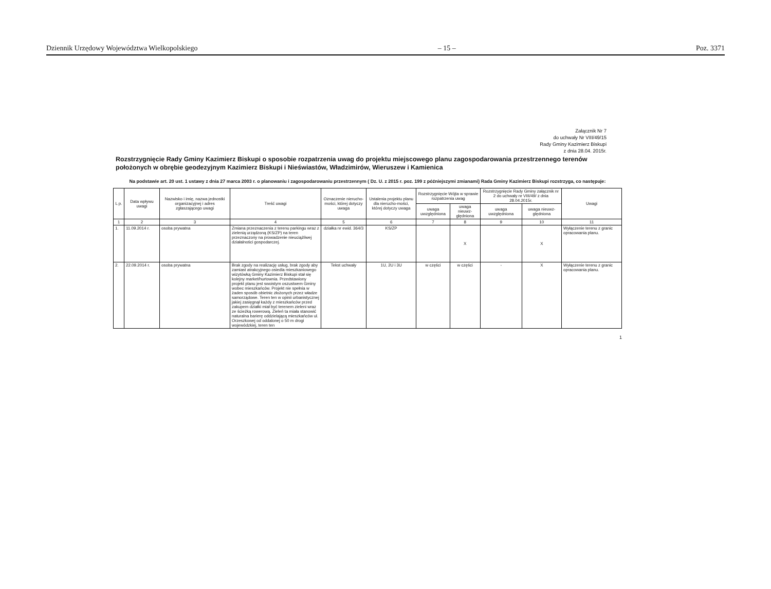Dziennik Urzędowy Województwa Wielkopolskiego – 15 – Poz. 3371
Załącznik Nr 7
do uchwały Nr VIII/49/15
Rady Gminy Kazimierz Biskupi
z dnia 28.04. 2015r.
Rozstrzygnięcie Rady Gminy Kazimierz Biskupi o sposobie rozpatrzenia uwag do projektu miejscowego planu zagospodarowania przestrzennego terenów położonych w obrębie geodezyjnym Kazimierz Biskupi i Nieświastów, Władzimirów, Wieruszew i Kamienica
Na podstawie art. 20 ust. 1 ustawy z dnia 27 marca 2003 r. o planowaniu i zagospodarowaniu przestrzennym ( Dz. U. z 2015 r. poz. 199 z późniejszymi zmianami) Rada Gminy Kazimierz Biskupi rozstrzyga, co następuje:
| L p. | Data wpływu uwagi | Nazwisko i imię, nazwa jednostki organizacyjnej i adres zgłaszającego uwagi | Treść uwagi | Oznaczenie nierucho-mości, której dotyczy uwaga | Ustalenia projektu planu dla nierucho-mości, której dotyczy uwaga | Rozstrzygnięcie Wójta w sprawie rozpatrzenia uwag | | Rozstrzygnięcie Rady Gminy załącznik nr 2 do uchwały nr VIII/49/ z dnia 28.04.2015r. | | Uwagi |
| --- | --- | --- | --- | --- | --- | --- | --- | --- | --- | --- |
| | | | | | | uwaga uwzględniona | uwaga nieuwz-ględniona | uwaga uwzględniona | uwaga nieuwz-ględniona | |
| 1 | 2 | 3 | 4 | 5 | 6 | 7 | 8 | 9 | 10 | 11 |
| 1. | 11.09.2014 r. | osoba prywatna | Zmiana przeznaczenia z terenu parkingu wraz z zielenią urządzoną (KS/ZP) na teren przeznaczony na prowadzenie nieuciążliwej działalności gospodarczej. | działka nr ewid. 364/3 | KS/ZP | | X | | X | Wyłączenie terenu z granic opracowania planu. |
| 2. | 22.09.2014 r. | osoba prywatna | Brak zgody na realizację usług, brak zgody aby zamiast atrakcyjnego osiedla mieszkaniowego wizytówką Gminy Kazimierz Biskupi stał się kolejny market/hurtownia. Przedstawiony projekt planu jest swoistym oszustwem Gminy wobec mieszkańców. Projekt nie spełnia w żaden sposób obietnic złożonych przez władze samorządowe. Teren ten w opinii urbanistycznej jakiej zasięgnął każdy z mieszkańców przed zakupem działki miał być terenem zieleni wraz ze ścieżką rowerową. Zieleń ta miała stanowić naturalna barierę oddzielającą mieszkańców ul. Orzeszkowej od oddalonej o 50 m drogi wojewódzkiej, teren ten | Tekst uchwały | 1U, 2U i 3U | w części | w części | - | X | Wyłączenie terenu z granic opracowania planu. |
1